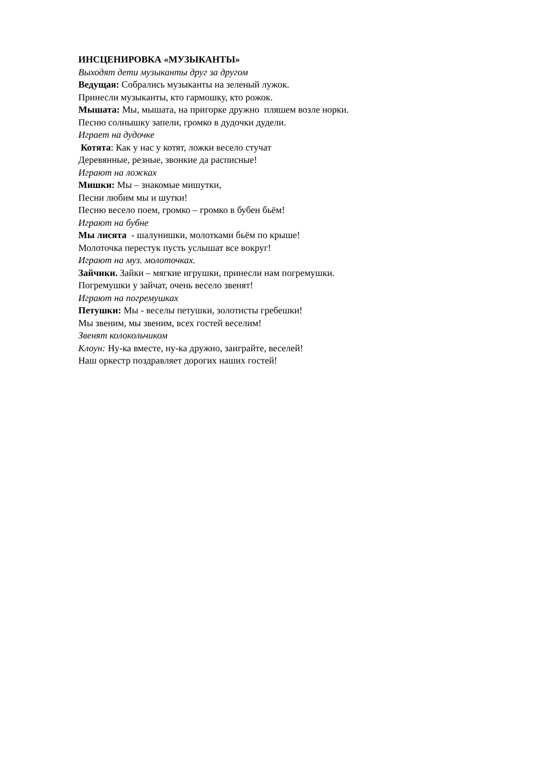ИНСЦЕНИРОВКА «МУЗЫКАНТЫ»
Выходят дети музыканты друг за другом
Ведущая: Собрались музыканты на зеленый лужок.
Принесли музыканты, кто гармошку, кто рожок.
Мышата: Мы, мышата, на пригорке дружно пляшем возле норки.
Песню солнышку запели, громко в дудочки дудели.
Играет на дудочке
Котята: Как у нас у котят, ложки весело стучат
Деревянные, резные, звонкие да расписные!
Играют на ложках
Мишки: Мы – знакомые мишутки,
Песни любим мы и шутки!
Песню весело поем, громко – громко в бубен бьём!
Играют на бубне
Мы лисята - шалунишки, молотками бьём по крыше!
Молоточка перестук пусть услышат все вокруг!
Играют на муз. молоточках.
Зайчики. Зайки – мягкие игрушки, принесли нам погремушки.
Погремушки у зайчат, очень весело звенят!
Играют на погремушках
Петушки: Мы - веселы петушки, золотисты гребешки!
Мы звеним, мы звеним, всех гостей веселим!
Звенят колокольчиком
Клоун: Ну-ка вместе, ну-ка дружно, заиграйте, веселей!
Наш оркестр поздравляет дорогих наших гостей!